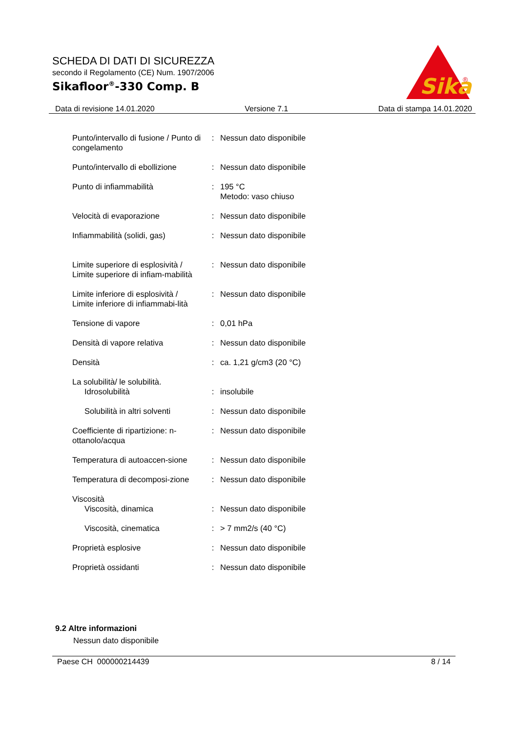SCHEDA DI DATI DI SICUREZZA
secondo il Regolamento (CE) Num. 1907/2006
Sikafloor<sup>®</sup>-330 Comp. B
Sika
®
Data di revisione 14.01.2020 Versione 7.1 Data di stampa 14.01.2020
| Punto/intervallo di fusione / Punto di congelamento | : | Nessun dato disponibile |
| Punto/intervallo di ebollizione | : | Nessun dato disponibile |
| Punto di infiammabilità | : | 195 °C Metodo: vaso chiuso |
| Velocità di evaporazione | : | Nessun dato disponibile |
| Infiammabilità (solidi, gas) | : | Nessun dato disponibile |
| Limite superiore di esplosività / Limite superiore di infiam-mabilità | : | Nessun dato disponibile |
| Limite inferiore di esplosività / Limite inferiore di infiammabi-lità | : | Nessun dato disponibile |
| Tensione di vapore | : | 0,01 hPa |
| Densità di vapore relativa | : | Nessun dato disponibile |
| Densità | : | ca. 1,21 g/cm3 (20 °C) |
| La solubilità/ le solubilità. | | |
| Idrosolubilità | : | insolubile |
| Solubilità in altri solventi | : | Nessun dato disponibile |
| Coefficiente di ripartizione: n-ottanolo/acqua | : | Nessun dato disponibile |
| Temperatura di autoaccen-sione | : | Nessun dato disponibile |
| Temperatura di decomposi-zione | : | Nessun dato disponibile |
| Viscosità | | |
| Viscosità, dinamica | : | Nessun dato disponibile |
| Viscosità, cinematica | : | > 7 mm2/s (40 °C) |
| Proprietà esplosive | : | Nessun dato disponibile |
| Proprietà ossidanti | : | Nessun dato disponibile |
9.2 Altre informazioni
Nessun dato disponibile
Paese CH 000000214439 8 / 14